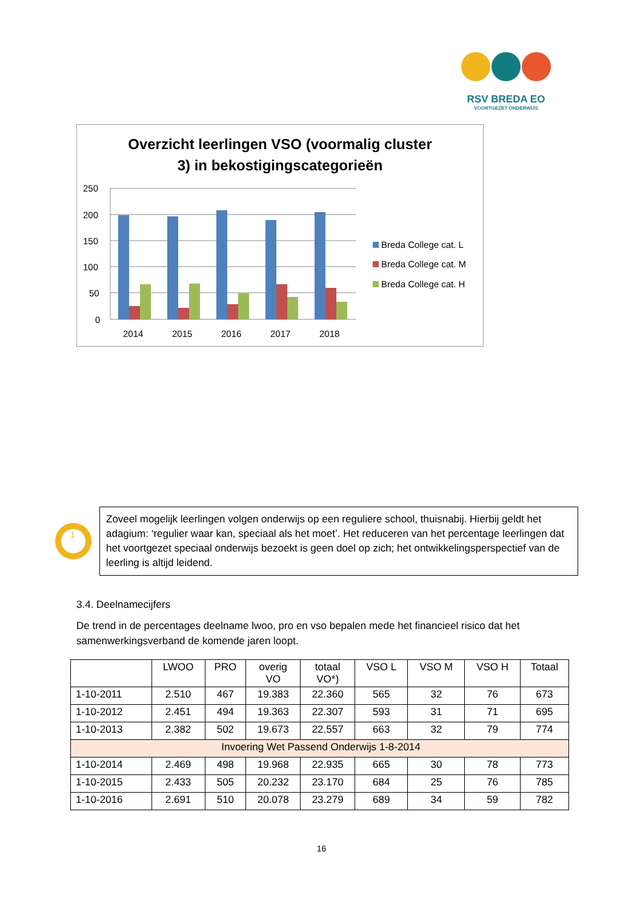RSV BREDA EO
VOORTGEZET ONDERWIJS
Overzicht leerlingen VSO (voormalig cluster
3) in bekostigingscategorieën
250
200
150
100
50
0
2014
2015
2016
2017
2018
Breda College cat. L
Breda College cat. M
Breda College cat. H
1
Zoveel mogelijk leerlingen volgen onderwijs op een reguliere school, thuisnabij. Hierbij geldt het adagium: ‘regulier waar kan, speciaal als het moet’. Het reduceren van het percentage leerlingen dat het voortgezet speciaal onderwijs bezoekt is geen doel op zich; het ontwikkelingsperspectief van de leerling is altijd leidend.
3.4. Deelnamecijfers
De trend in de percentages deelname lwoo, pro en vso bepalen mede het financieel risico dat het samenwerkingsverband de komende jaren loopt.
| | LWOO | PRO | overig VO | totaal VO*) | VSO L | VSO M | VSO H | Totaal |
| --- | --- | --- | --- | --- | --- | --- | --- | --- |
| 1-10-2011 | 2.510 | 467 | 19.383 | 22.360 | 565 | 32 | 76 | 673 |
| 1-10-2012 | 2.451 | 494 | 19.363 | 22.307 | 593 | 31 | 71 | 695 |
| 1-10-2013 | 2.382 | 502 | 19.673 | 22.557 | 663 | 32 | 79 | 774 |
| Invoering Wet Passend Onderwijs 1-8-2014 | | | | | | | | |
| 1-10-2014 | 2.469 | 498 | 19.968 | 22.935 | 665 | 30 | 78 | 773 |
| 1-10-2015 | 2.433 | 505 | 20.232 | 23.170 | 684 | 25 | 76 | 785 |
| 1-10-2016 | 2.691 | 510 | 20.078 | 23.279 | 689 | 34 | 59 | 782 |
16